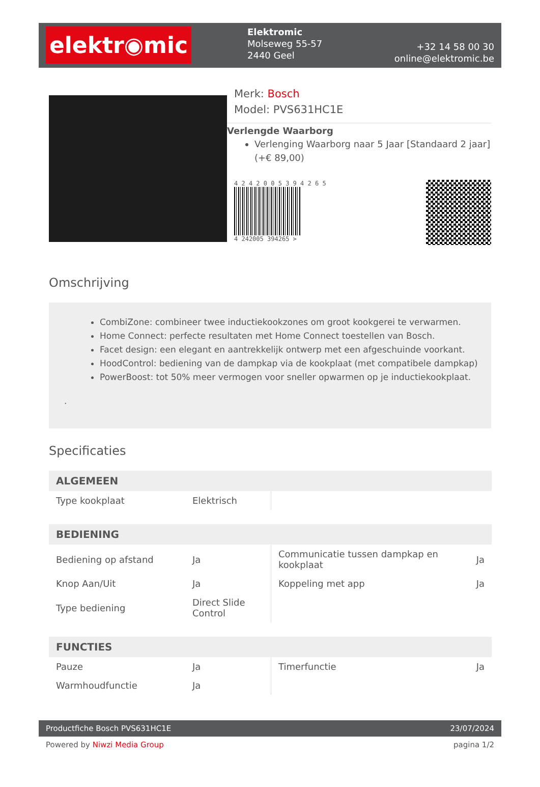elektr◉mic
Elektromic
Molseweg 55-57
2440 Geel
+32 14 58 00 30
online@elektromic.be
Merk: Bosch
Model: PVS631HC1E
Verlengde Waarborg
Verlenging Waarborg naar 5 Jaar [Standaard 2 jaar] (+€ 89,00)
4 2 4 2 0 0 5 3 9 4 2 6 5
4 242005 394265 >
Omschrijving
CombiZone: combineer twee inductiekookzones om groot kookgerei te verwarmen.
Home Connect: perfecte resultaten met Home Connect toestellen van Bosch.
Facet design: een elegant en aantrekkelijk ontwerp met een afgeschuinde voorkant.
HoodControl: bediening van de dampkap via de kookplaat (met compatibele dampkap)
PowerBoost: tot 50% meer vermogen voor sneller opwarmen op je inductiekookplaat.
.
Specificaties
| ALGEMEEN | | | |
| --- | --- | --- | --- |
| Type kookplaat | Elektrisch | | |
| BEDIENING | | | |
| Bediening op afstand | Ja | Communicatie tussen dampkap en kookplaat | Ja |
| Knop Aan/Uit | Ja | Koppeling met app | Ja |
| Type bediening | Direct Slide Control | | |
| FUNCTIES | | | |
| Pauze | Ja | Timerfunctie | Ja |
| Warmhoudfunctie | Ja | | |
Productfiche Bosch PVS631HC1E 23/07/2024
Powered by Niwzi Media Group pagina 1/2